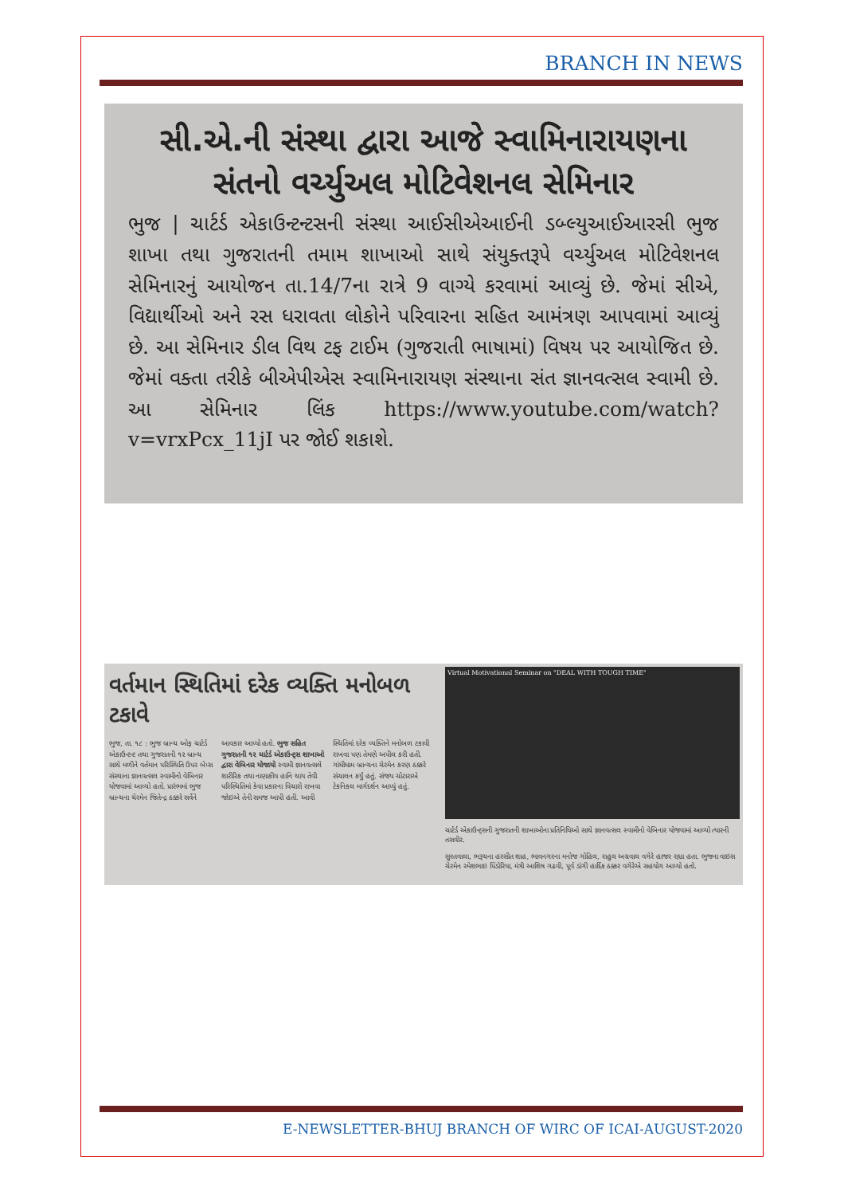BRANCH IN NEWS
સી.એ.ની સંસ્થા દ્વારા આજે સ્વામિનારાયણના સંતનો વર્ચ્યુઅલ મોટિવેશનલ સેમિનાર
ભુજ | ચાર્ટર્ડ એકાઉન્ટન્ટસની સંસ્થા આઈસીએઆઈની ડબ્લ્યુઆઈઆરસી ભુજ શાખા તથા ગુજરાતની તમામ શાખાઓ સાથે સંયુક્તરૂપે વર્ચ્યુઅલ મોટિવેશનલ સેમિનારનું આયોજન તા.14/7ના રાત્રે 9 વાગ્યે કરવામાં આવ્યું છે. જેમાં સીએ, વિદ્યાર્થીઓ અને રસ ધરાવતા લોકોને પરિવારના સહિત આમંત્રણ આપવામાં આવ્યું છે. આ સેમિનાર ડીલ વિથ ટફ ટાઈમ (ગુજરાતી ભાષામાં) વિષય પર આયોજિત છે. જેમાં વક્તા તરીકે બીએપીએસ સ્વામિનારાયણ સંસ્થાના સંત જ્ઞાનવત્સલ સ્વામી છે. આ સેમિનાર લિંક https://www.youtube.com/watch?v=vrxPcx_11jI પર જોઈ શકાશે.
વર્તમાન સ્થિતિમાં દરેક વ્યક્તિ મનોબળ ટકાવે
ભુજ, તા. ૧૮ : ભુજ બ્રાન્ચ ઓફ ચાર્ટર્ડ એકાઉન્ટન્ટ તથા ગુજરાતની ૧૨ બ્રાન્ચ સાથે મળીને વર્તમાન પરિસ્થિતિ ઉપર બેપ્સ સંસ્થાના જ્ઞાનવત્સલ સ્વામીનો વેબિનાર યોજવામાં આવ્યો હતો. પ્રારંભમાં ભુજ બ્રાન્ચના ચેરમેન જિતેન્દ્ર ઠક્કરે સર્વેને આવકાર આપ્યો હતો. ભુજ સહિત ગુજરાતની ૧૨ ચાર્ટર્ડ એકાઉન્ટ્સ શાખાઓ દ્વારા વેબિનાર યોજાયો સ્વામી જ્ઞાનવત્સલે શારીરિક તથા નાણાકીય હાનિ થાય તેવી પરિસ્થિતિમાં કેવા પ્રકારના વિચારો રાખવા જોઇએ તેની સમજ આપી હતી. આવી સ્થિતિમાં દરેક વ્યક્તિને મનોબળ ટકાવી રાખવા પણ તેમણે અપીલ કરી હતી. ગાંધીધામ બ્રાન્ચના ચેરમેન કરણ ઠક્કરે સંચાલન કર્યું હતું. સંજય ચોટારાએ ટેકનિકલ માર્ગદર્શન આપ્યું હતું.
Virtual Motivational Seminar on "DEAL WITH TOUGH TIME"
ચાર્ટર્ડ એકાઉન્ટ્સની ગુજરાતની શાખાઓના પ્રતિનિધિઓ સાથે જ્ઞાનવત્સલ સ્વામીનો વેબિનાર યોજવામાં આવ્યો ત્યારની તસવીર.
સુરતવાલા, ભરૂચના હરસીત શાહ, ભાવનગરના મનોજ ગોહિલ, રાહુલ અગ્રવાલ વગેરે હાજર રહ્યા હતા. ભુજના વાઇસ ચેરમેન રમેશભાઇ પિંડોરિયા, મંત્રી આશિષ ગઢવી, પૂર્વ ડાંગી હાર્દિક ઠક્કર વગેરેએ સહયોગ આપ્યો હતો.
E-NEWSLETTER-BHUJ BRANCH OF WIRC OF ICAI-AUGUST-2020